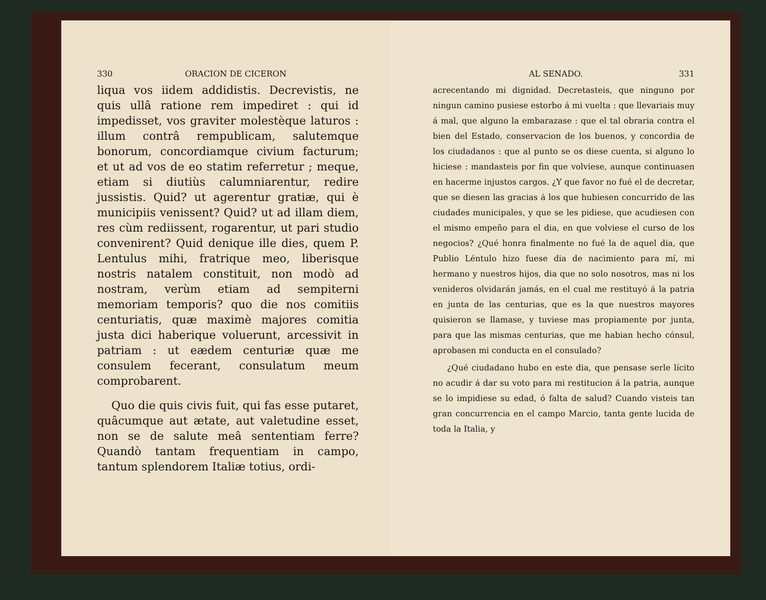330 ORACION DE CICERON
liqua vos iidem addidistis. Decrevistis, ne quis ullâ ratione rem impediret : qui id impedisset, vos graviter molestèque laturos : illum contrâ rempublicam, salutemque bonorum, concordiamque civium facturum; et ut ad vos de eo statim referretur ; meque, etiam si diutiùs calumniarentur, redire jussistis. Quid? ut agerentur gratiæ, qui è municipiis venissent? Quid? ut ad illam diem, res cùm rediissent, rogarentur, ut pari studio convenirent? Quid denique ille dies, quem P. Lentulus mihi, fratrique meo, liberisque nostris natalem constituit, non modò ad nostram, verùm etiam ad sempiterni memoriam temporis? quo die nos comitiis centuriatis, quæ maximè majores comitia justa dici haberique voluerunt, arcessivit in patriam : ut eædem centuriæ quæ me consulem fecerant, consulatum meum comprobarent.
Quo die quis civis fuit, qui fas esse putaret, quâcumque aut ætate, aut valetudine esset, non se de salute meâ sententiam ferre? Quandò tantam frequentiam in campo, tantum splendorem Italiæ totius, ordi-
AL SENADO. 331
acrecentando mi dignidad. Decretasteis, que ninguno por ningun camino pusiese estorbo á mi vuelta : que llevariais muy á mal, que alguno la embarazase : que el tal obraria contra el bien del Estado, conservacion de los buenos, y concordia de los ciudadanos : que al punto se os diese cuenta, si alguno lo hiciese : mandasteis por fin que volviese, aunque continuasen en hacerme injustos cargos. ¿Y que favor no fué el de decretar, que se diesen las gracias á los que hubiesen concurrido de las ciudades municipales, y que se les pidiese, que acudiesen con el mismo empeño para el dia, en que volviese el curso de los negocios? ¿Qué honra finalmente no fué la de aquel dia, que Publio Léntulo hizo fuese dia de nacimiento para mí, mi hermano y nuestros hijos, dia que no solo nosotros, mas ni los venideros olvidarán jamás, en el cual me restituyó á la patria en junta de las centurias, que es la que nuestros mayores quisieron se llamase, y tuviese mas propiamente por junta, para que las mismas centurias, que me habian hecho cónsul, aprobasen mi conducta en el consulado?
¿Qué ciudadano hubo en este dia, que pensase serle lícito no acudir á dar su voto para mi restitucion á la patria, aunque se lo impidiese su edad, ó falta de salud? Cuando visteis tan gran concurrencia en el campo Marcio, tanta gente lucida de toda la Italia, y